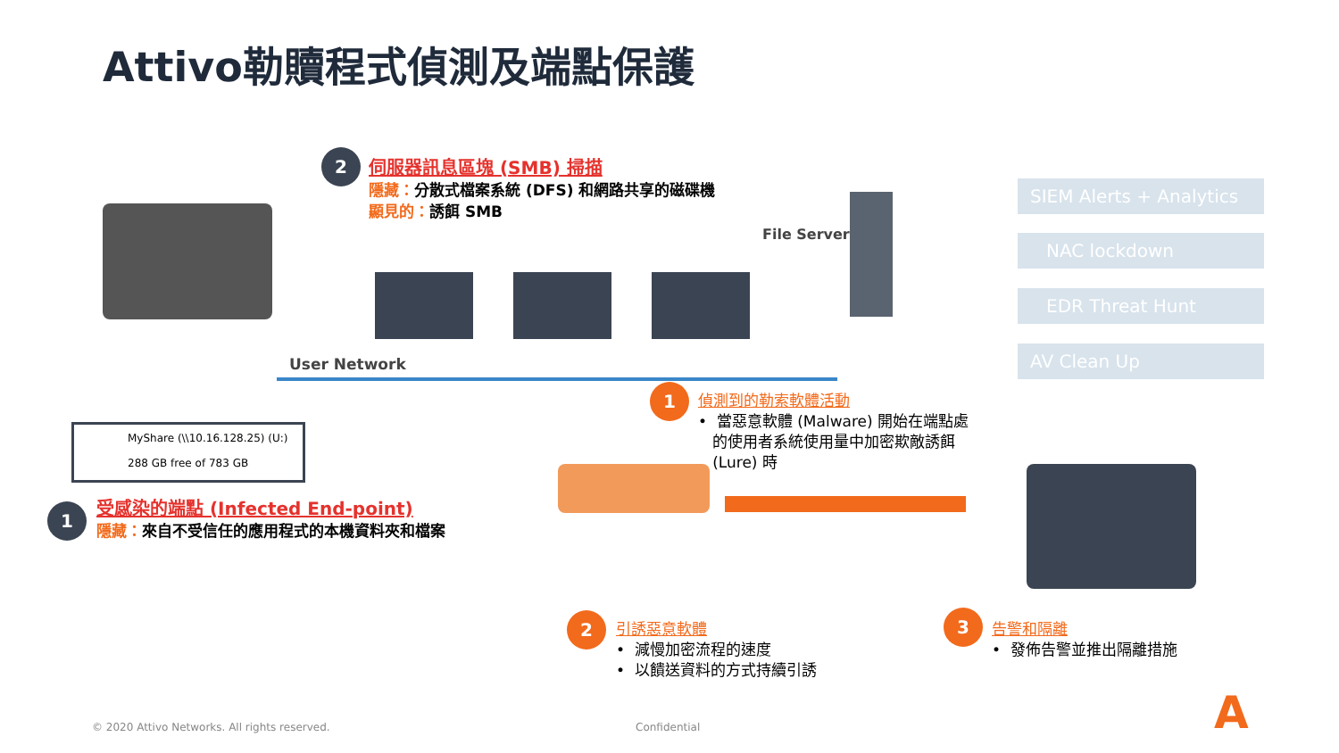Attivo勒贖程式偵測及端點保護
2
伺服器訊息區塊 (SMB) 掃描
隱藏：分散式檔案系統 (DFS) 和網路共享的磁碟機
顯見的：誘餌 SMB
File Server
User Network
MyShare (\\10.16.128.25) (U:)
288 GB free of 783 GB
1
受感染的端點 (Infected End-point)
隱藏：來自不受信任的應用程式的本機資料夾和檔案
1
偵測到的勒索軟體活動
• 當惡意軟體 (Malware) 開始在端點處
的使用者系統使用量中加密欺敵誘餌
(Lure) 時
2
引誘惡意軟體
• 減慢加密流程的速度
• 以饋送資料的方式持續引誘
SIEM Alerts + Analytics
NAC lockdown
EDR Threat Hunt
AV Clean Up
3
告警和隔離
• 發佈告警並推出隔離措施
© 2020 Attivo Networks. All rights reserved.
Confidential A